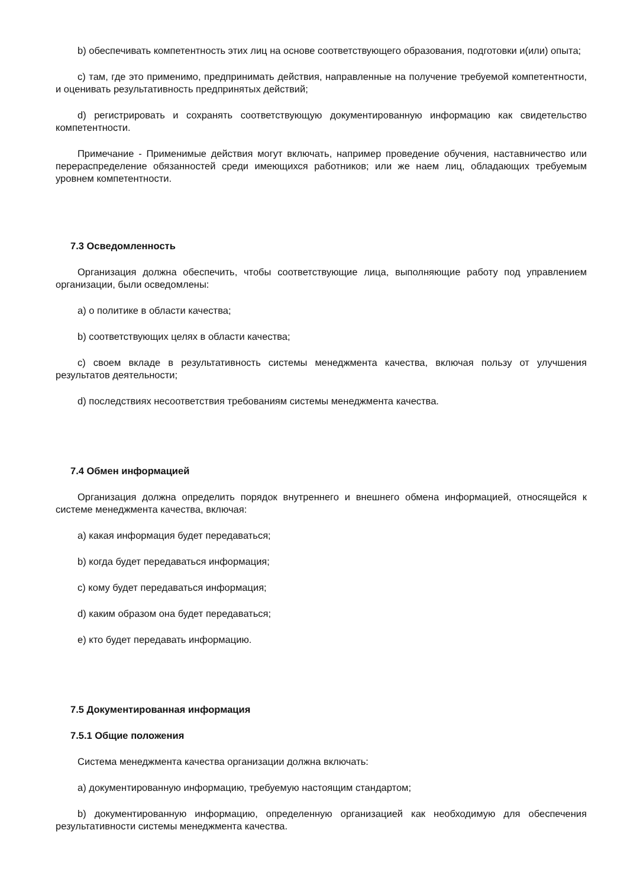b) обеспечивать компетентность этих лиц на основе соответствующего образования, подготовки и(или) опыта;
c) там, где это применимо, предпринимать действия, направленные на получение требуемой компетентности, и оценивать результативность предпринятых действий;
d) регистрировать и сохранять соответствующую документированную информацию как свидетельство компетентности.
Примечание - Применимые действия могут включать, например проведение обучения, наставничество или перераспределение обязанностей среди имеющихся работников; или же наем лиц, обладающих требуемым уровнем компетентности.
7.3 Осведомленность
Организация должна обеспечить, чтобы соответствующие лица, выполняющие работу под управлением организации, были осведомлены:
a) о политике в области качества;
b) соответствующих целях в области качества;
c) своем вкладе в результативность системы менеджмента качества, включая пользу от улучшения результатов деятельности;
d) последствиях несоответствия требованиям системы менеджмента качества.
7.4 Обмен информацией
Организация должна определить порядок внутреннего и внешнего обмена информацией, относящейся к системе менеджмента качества, включая:
a) какая информация будет передаваться;
b) когда будет передаваться информация;
c) кому будет передаваться информация;
d) каким образом она будет передаваться;
e) кто будет передавать информацию.
7.5 Документированная информация
7.5.1 Общие положения
Система менеджмента качества организации должна включать:
a) документированную информацию, требуемую настоящим стандартом;
b) документированную информацию, определенную организацией как необходимую для обеспечения результативности системы менеджмента качества.